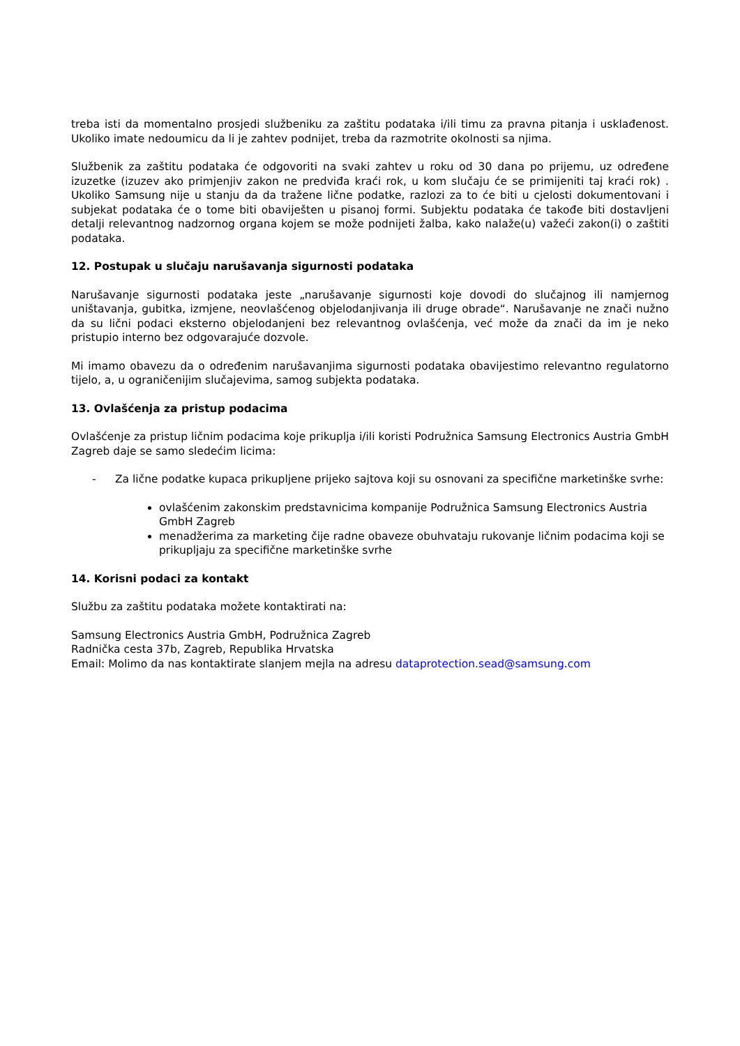treba isti da momentalno prosjedi službeniku za zaštitu podataka i/ili timu za pravna pitanja i usklađenost. Ukoliko imate nedoumicu da li je zahtev podnijet, treba da razmotrite okolnosti sa njima.
Službenik za zaštitu podataka će odgovoriti na svaki zahtev u roku od 30 dana po prijemu, uz određene izuzetke (izuzev ako primjenjiv zakon ne predviđa kraći rok, u kom slučaju će se primijeniti taj kraći rok) . Ukoliko Samsung nije u stanju da da tražene lične podatke, razlozi za to će biti u cjelosti dokumentovani i subjekat podataka će o tome biti obaviješten u pisanoj formi. Subjektu podataka će takođe biti dostavljeni detalji relevantnog nadzornog organa kojem se može podnijeti žalba, kako nalaže(u) važeći zakon(i) o zaštiti podataka.
12. Postupak u slučaju narušavanja sigurnosti podataka
Narušavanje sigurnosti podataka jeste „narušavanje sigurnosti koje dovodi do slučajnog ili namjernog uništavanja, gubitka, izmjene, neovlašćenog objelodanjivanja ili druge obrade“. Narušavanje ne znači nužno da su lični podaci eksterno objelodanjeni bez relevantnog ovlašćenja, već može da znači da im je neko pristupio interno bez odgovarajuće dozvole.
Mi imamo obavezu da o određenim narušavanjima sigurnosti podataka obavijestimo relevantno regulatorno tijelo, a, u ograničenijim slučajevima, samog subjekta podataka.
13. Ovlašćenja za pristup podacima
Ovlašćenje za pristup ličnim podacima koje prikuplja i/ili koristi Podružnica Samsung Electronics Austria GmbH Zagreb daje se samo sledećim licima:
- Za lične podatke kupaca prikupljene prijeko sajtova koji su osnovani za specifične marketinške svrhe:
ovlašćenim zakonskim predstavnicima kompanije Podružnica Samsung Electronics Austria GmbH Zagreb
menadžerima za marketing čije radne obaveze obuhvataju rukovanje ličnim podacima koji se prikupljaju za specifične marketinške svrhe
14. Korisni podaci za kontakt
Službu za zaštitu podataka možete kontaktirati na:
Samsung Electronics Austria GmbH, Podružnica Zagreb
Radnička cesta 37b, Zagreb, Republika Hrvatska
Email: Molimo da nas kontaktirate slanjem mejla na adresu dataprotection.sead@samsung.com